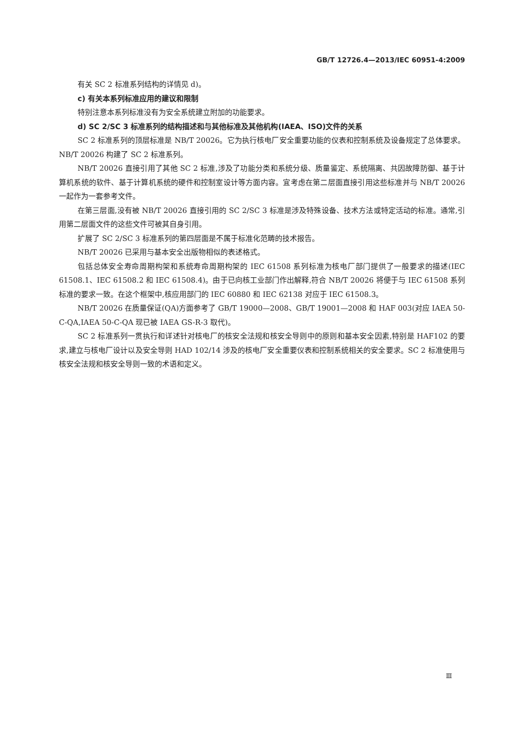GB/T 12726.4—2013/IEC 60951-4:2009
有关 SC 2 标准系列结构的详情见 d)。
c) 有关本系列标准应用的建议和限制
特别注意本系列标准没有为安全系统建立附加的功能要求。
d) SC 2/SC 3 标准系列的结构描述和与其他标准及其他机构(IAEA、ISO)文件的关系
SC 2 标准系列的顶层标准是 NB/T 20026。它为执行核电厂安全重要功能的仪表和控制系统及设备规定了总体要求。NB/T 20026 构建了 SC 2 标准系列。
NB/T 20026 直接引用了其他 SC 2 标准,涉及了功能分类和系统分级、质量鉴定、系统隔离、共因故障防御、基于计算机系统的软件、基于计算机系统的硬件和控制室设计等方面内容。宜考虑在第二层面直接引用这些标准并与 NB/T 20026 一起作为一套参考文件。
在第三层面,没有被 NB/T 20026 直接引用的 SC 2/SC 3 标准是涉及特殊设备、技术方法或特定活动的标准。通常,引用第二层面文件的这些文件可被其自身引用。
扩展了 SC 2/SC 3 标准系列的第四层面是不属于标准化范畴的技术报告。
NB/T 20026 已采用与基本安全出版物相似的表述格式。
包括总体安全寿命周期构架和系统寿命周期构架的 IEC 61508 系列标准为核电厂部门提供了一般要求的描述(IEC 61508.1、IEC 61508.2 和 IEC 61508.4)。由于已向核工业部门作出解释,符合 NB/T 20026 将便于与 IEC 61508 系列标准的要求一致。在这个框架中,核应用部门的 IEC 60880 和 IEC 62138 对应于 IEC 61508.3。
NB/T 20026 在质量保证(QA)方面参考了 GB/T 19000—2008、GB/T 19001—2008 和 HAF 003(对应 IAEA 50-C-QA,IAEA 50-C-QA 现已被 IAEA GS-R-3 取代)。
SC 2 标准系列一贯执行和详述针对核电厂的核安全法规和核安全导则中的原则和基本安全因素,特别是 HAF102 的要求,建立与核电厂设计以及安全导则 HAD 102/14 涉及的核电厂安全重要仪表和控制系统相关的安全要求。SC 2 标准使用与核安全法规和核安全导则一致的术语和定义。
Ⅲ